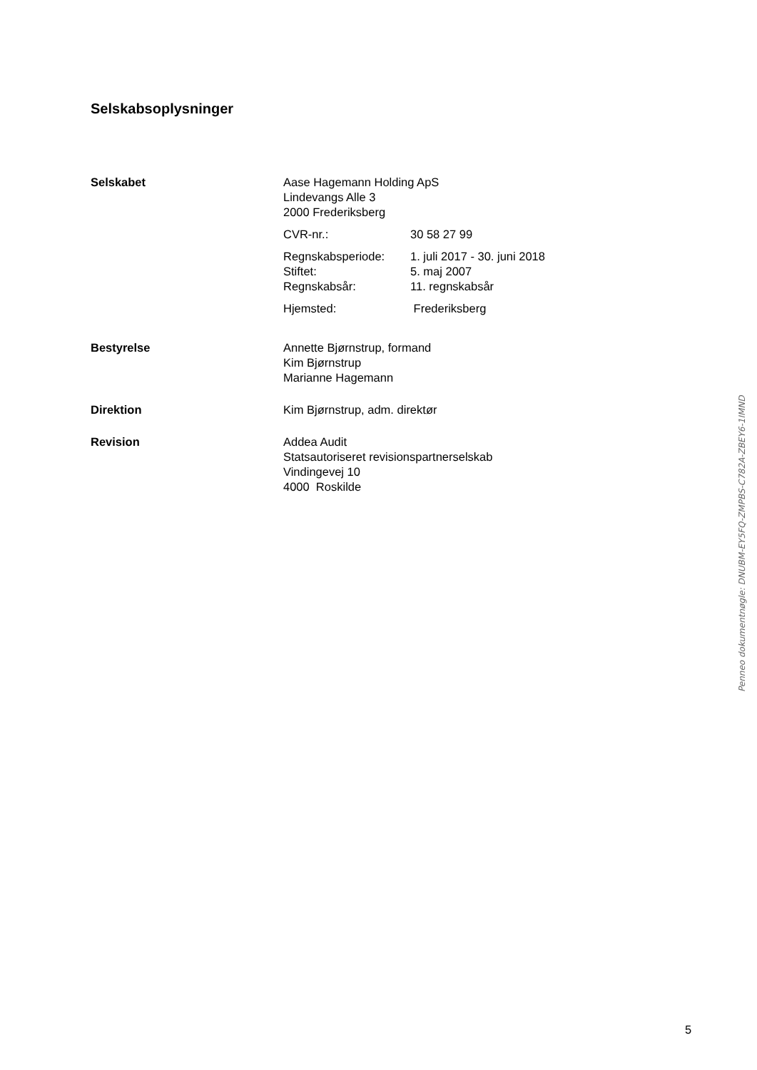Selskabsoplysninger
Selskabet Aase Hagemann Holding ApS
Lindevangs Alle 3
2000 Frederiksberg
CVR-nr.: 30 58 27 99
Regnskabsperiode: 1. juli 2017 - 30. juni 2018
Stiftet: 5. maj 2007
Regnskabsår: 11. regnskabsår
Hjemsted: Frederiksberg
Bestyrelse Annette Bjørnstrup, formand
Kim Bjørnstrup
Marianne Hagemann
Direktion Kim Bjørnstrup, adm. direktør
Revision Addea Audit
Statsautoriseret revisionspartnerselskab
Vindingevej 10
4000 Roskilde
Penneo dokumentnøgle: DNUBM-EY5FQ-ZMPBS-C782A-ZBEY6-1IMND
5